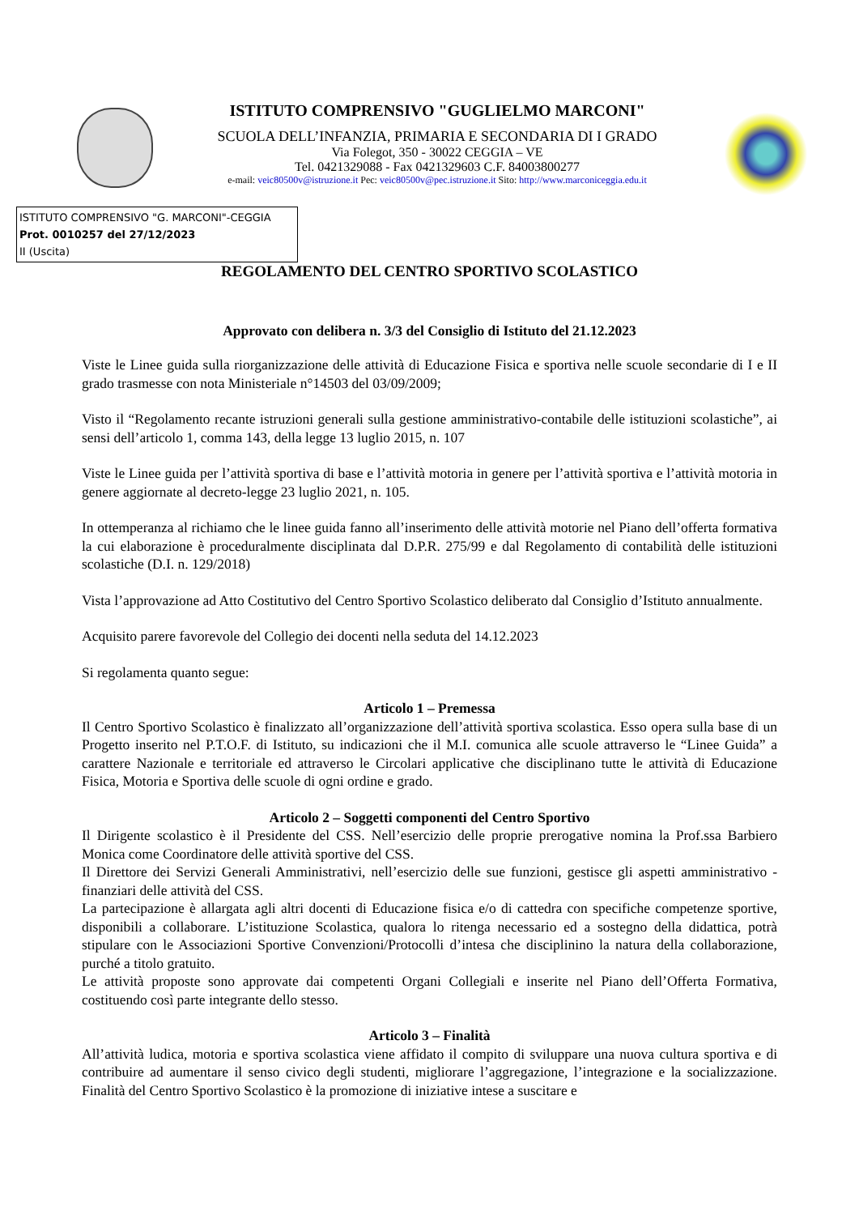ISTITUTO COMPRENSIVO "GUGLIELMO MARCONI"
SCUOLA DELL’INFANZIA, PRIMARIA E SECONDARIA DI I GRADO
Via Folegot, 350 - 30022 CEGGIA – VE
Tel. 0421329088 - Fax 0421329603 C.F. 84003800277
e-mail: veic80500v@istruzione.it Pec: veic80500v@pec.istruzione.it Sito: http://www.marconiceggia.edu.it
ISTITUTO COMPRENSIVO "G. MARCONI"-CEGGIA
Prot. 0010257 del 27/12/2023
II (Uscita)
REGOLAMENTO DEL CENTRO SPORTIVO SCOLASTICO
Approvato con delibera n. 3/3 del Consiglio di Istituto del 21.12.2023
Viste le Linee guida sulla riorganizzazione delle attività di Educazione Fisica e sportiva nelle scuole secondarie di I e II grado trasmesse con nota Ministeriale n°14503 del 03/09/2009;
Visto il “Regolamento recante istruzioni generali sulla gestione amministrativo-contabile delle istituzioni scolastiche”, ai sensi dell’articolo 1, comma 143, della legge 13 luglio 2015, n. 107
Viste le Linee guida per l’attività sportiva di base e l’attività motoria in genere per l’attività sportiva e l’attività motoria in genere aggiornate al decreto-legge 23 luglio 2021, n. 105.
In ottemperanza al richiamo che le linee guida fanno all’inserimento delle attività motorie nel Piano dell’offerta formativa la cui elaborazione è proceduralmente disciplinata dal D.P.R. 275/99 e dal Regolamento di contabilità delle istituzioni scolastiche (D.I. n. 129/2018)
Vista l’approvazione ad Atto Costitutivo del Centro Sportivo Scolastico deliberato dal Consiglio d’Istituto annualmente.
Acquisito parere favorevole del Collegio dei docenti nella seduta del 14.12.2023
Si regolamenta quanto segue:
Articolo 1 – Premessa
Il Centro Sportivo Scolastico è finalizzato all’organizzazione dell’attività sportiva scolastica. Esso opera sulla base di un Progetto inserito nel P.T.O.F. di Istituto, su indicazioni che il M.I. comunica alle scuole attraverso le “Linee Guida” a carattere Nazionale e territoriale ed attraverso le Circolari applicative che disciplinano tutte le attività di Educazione Fisica, Motoria e Sportiva delle scuole di ogni ordine e grado.
Articolo 2 – Soggetti componenti del Centro Sportivo
Il Dirigente scolastico è il Presidente del CSS. Nell’esercizio delle proprie prerogative nomina la Prof.ssa Barbiero Monica come Coordinatore delle attività sportive del CSS.
Il Direttore dei Servizi Generali Amministrativi, nell’esercizio delle sue funzioni, gestisce gli aspetti amministrativo - finanziari delle attività del CSS.
La partecipazione è allargata agli altri docenti di Educazione fisica e/o di cattedra con specifiche competenze sportive, disponibili a collaborare. L’istituzione Scolastica, qualora lo ritenga necessario ed a sostegno della didattica, potrà stipulare con le Associazioni Sportive Convenzioni/Protocolli d’intesa che disciplinino la natura della collaborazione, purché a titolo gratuito.
Le attività proposte sono approvate dai competenti Organi Collegiali e inserite nel Piano dell’Offerta Formativa, costituendo così parte integrante dello stesso.
Articolo 3 – Finalità
All’attività ludica, motoria e sportiva scolastica viene affidato il compito di sviluppare una nuova cultura sportiva e di contribuire ad aumentare il senso civico degli studenti, migliorare l’aggregazione, l’integrazione e la socializzazione. Finalità del Centro Sportivo Scolastico è la promozione di iniziative intese a suscitare e